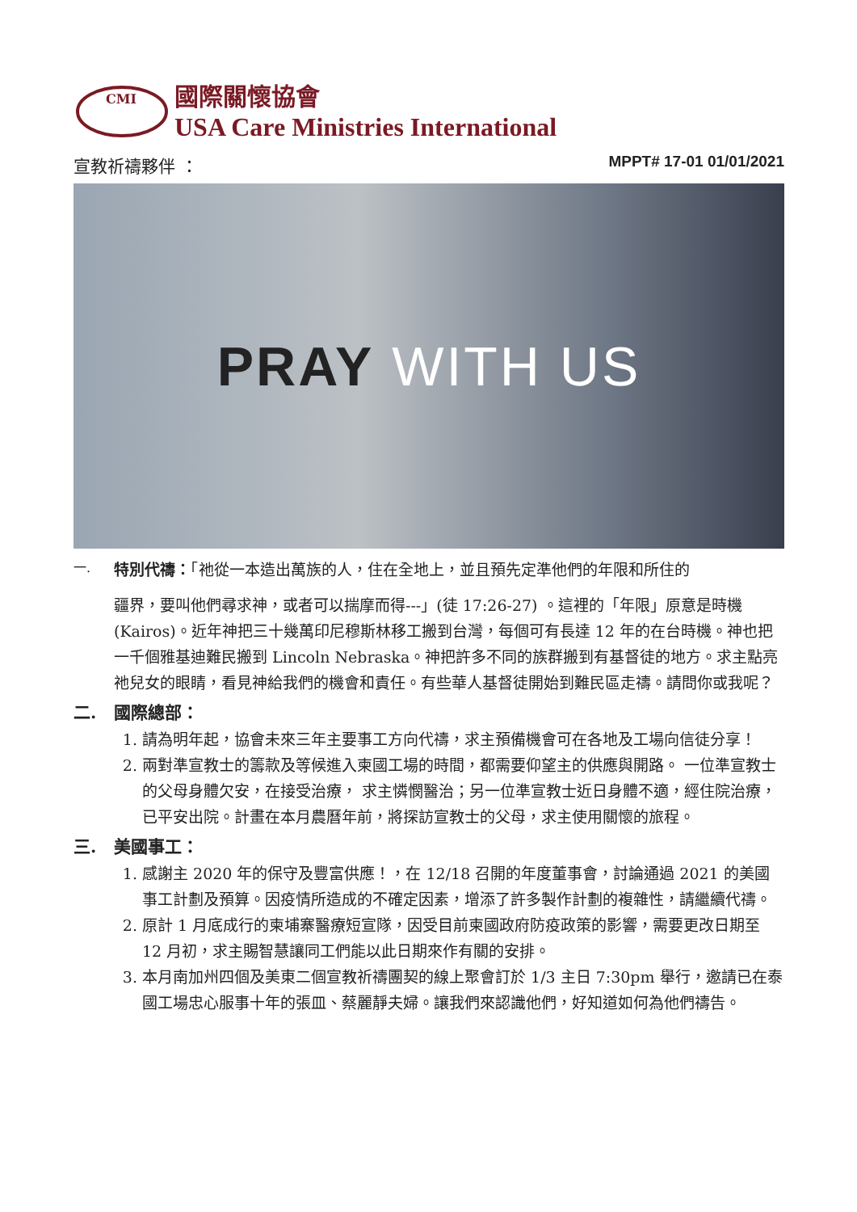CMI
國際關懷協會
USA Care Ministries International
宣教祈禱夥伴 ： MPPT# 17-01 01/01/2021
PRAY WITH US
一.
特別代禱：「祂從一本造出萬族的人，住在全地上，並且預先定準他們的年限和所住的
疆界，要叫他們尋求神，或者可以揣摩而得---」(徒 17:26-27) 。這裡的「年限」原意是時機(Kairos)。近年神把三十幾萬印尼穆斯林移工搬到台灣，每個可有長達 12 年的在台時機。神也把一千個雅基迪難民搬到 Lincoln Nebraska。神把許多不同的族群搬到有基督徒的地方。求主點亮祂兒女的眼睛，看見神給我們的機會和責任。有些華人基督徒開始到難民區走禱。請問你或我呢？
二. 國際總部：
1. 請為明年起，協會未來三年主要事工方向代禱，求主預備機會可在各地及工場向信徒分享！
2. 兩對準宣教士的籌款及等候進入柬國工場的時間，都需要仰望主的供應與開路。 一位準宣教士的父母身體欠安，在接受治療， 求主憐憫醫治；另一位準宣教士近日身體不適，經住院治療，已平安出院。計畫在本月農曆年前，將探訪宣教士的父母，求主使用關懷的旅程。
三. 美國事工：
1. 感謝主 2020 年的保守及豐富供應！，在 12/18 召開的年度董事會，討論通過 2021 的美國事工計劃及預算。因疫情所造成的不確定因素，增添了許多製作計劃的複雜性，請繼續代禱。
2. 原計 1 月底成行的柬埔寨醫療短宣隊，因受目前柬國政府防疫政策的影響，需要更改日期至 12 月初，求主賜智慧讓同工們能以此日期來作有關的安排。
3. 本月南加州四個及美東二個宣教祈禱團契的線上聚會訂於 1/3 主日 7:30pm 舉行，邀請已在泰國工場忠心服事十年的張皿、蔡麗靜夫婦。讓我們來認識他們，好知道如何為他們禱告。